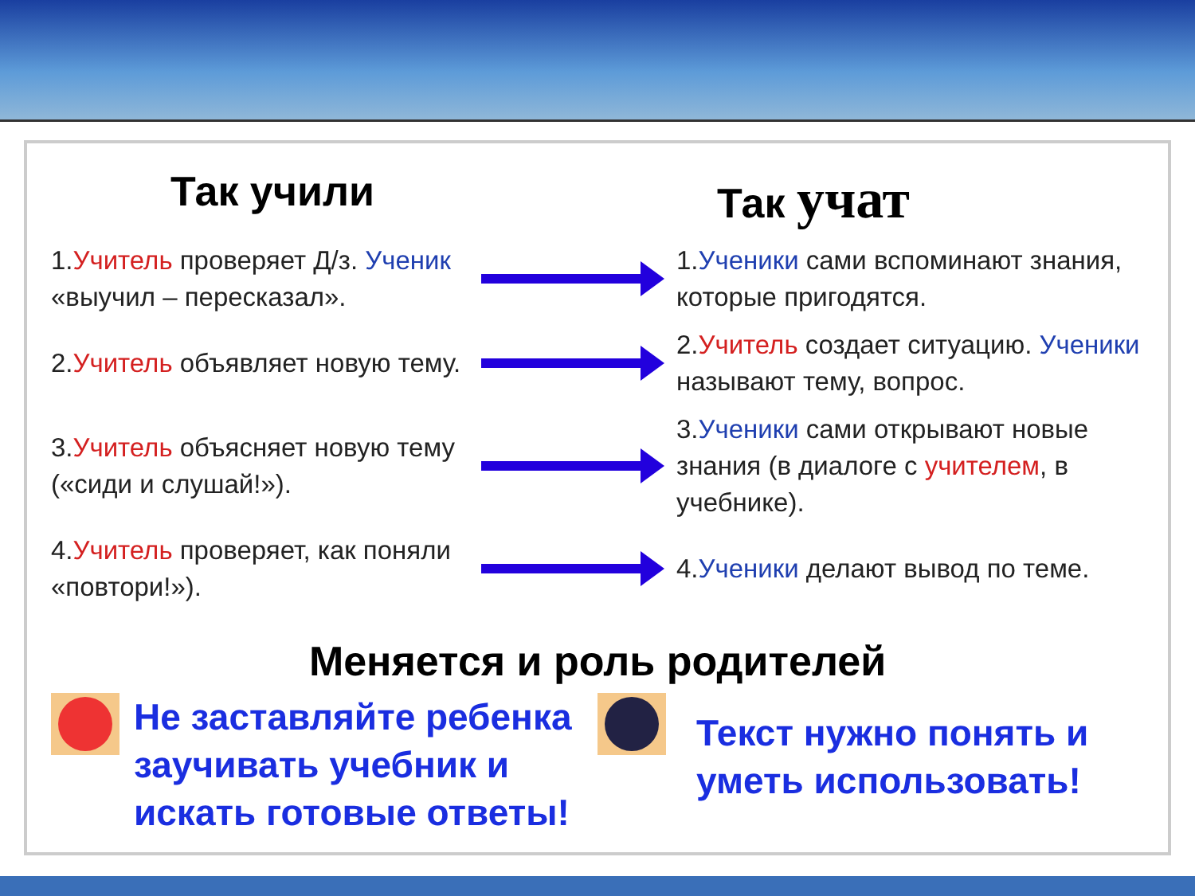Так учили Так учат
1.Учитель проверяет Д/з. Ученик «выучил – пересказал».
1.Ученики сами вспоминают знания, которые пригодятся.
2.Учитель объявляет новую тему.
2.Учитель создает ситуацию. Ученики называют тему, вопрос.
3.Учитель объясняет новую тему («сиди и слушай!»).
3.Ученики сами открывают новые знания (в диалоге с учителем, в учебнике).
4.Учитель проверяет, как поняли «повтори!»).
4.Ученики делают вывод по теме.
Меняется и роль родителей
Не заставляйте ребенка заучивать учебник и искать готовые ответы!
Текст нужно понять и уметь использовать!